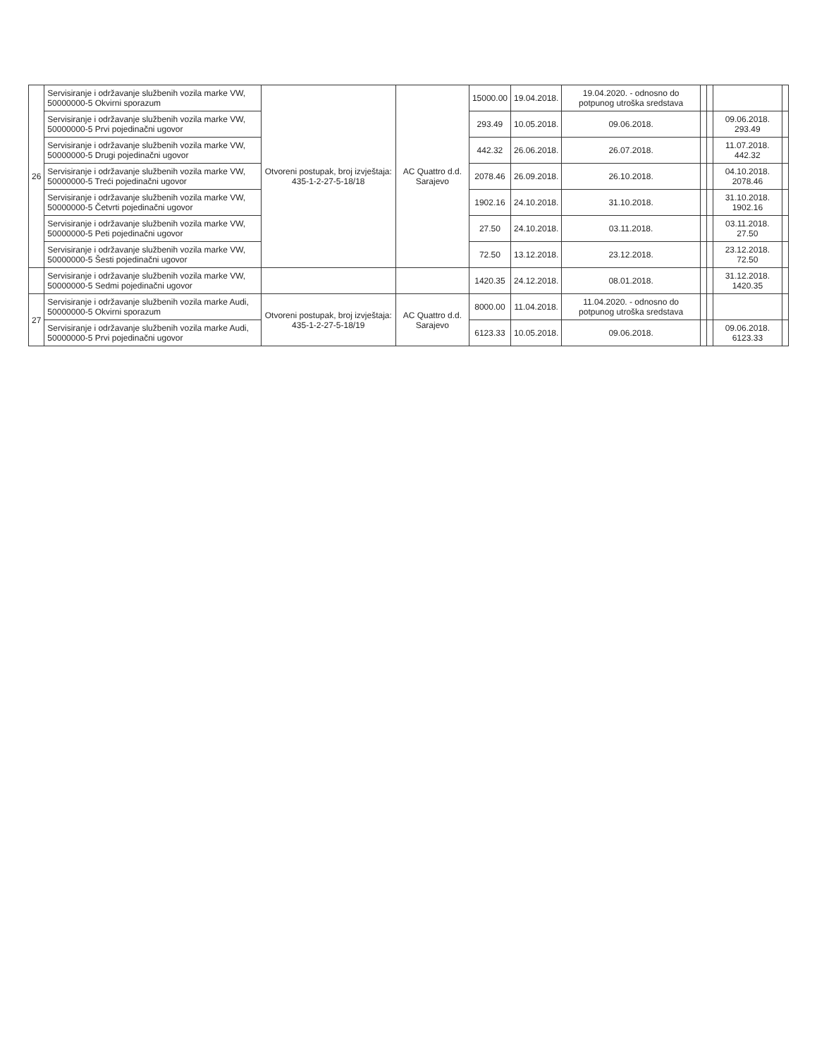| 26 | Servisiranje i održavanje službenih vozila marke VW, 50000000-5 Okvirni sporazum | Otvoreni postupak, broj izvještaja: 435-1-2-27-5-18/18 | AC Quattro d.d. Sarajevo | 15000.00 | 19.04.2018. | 19.04.2020. - odnosno do potpunog utroška sredstava | | | | |
| | Servisiranje i održavanje službenih vozila marke VW, 50000000-5 Prvi pojedinačni ugovor | | | 293.49 | 10.05.2018. | 09.06.2018. | | | 09.06.2018. 293.49 | |
| | Servisiranje i održavanje službenih vozila marke VW, 50000000-5 Drugi pojedinačni ugovor | | | 442.32 | 26.06.2018. | 26.07.2018. | | | 11.07.2018. 442.32 | |
| | Servisiranje i održavanje službenih vozila marke VW, 50000000-5 Treći pojedinačni ugovor | | | 2078.46 | 26.09.2018. | 26.10.2018. | | | 04.10.2018. 2078.46 | |
| | Servisiranje i održavanje službenih vozila marke VW, 50000000-5 Četvrti pojedinačni ugovor | | | 1902.16 | 24.10.2018. | 31.10.2018. | | | 31.10.2018. 1902.16 | |
| | Servisiranje i održavanje službenih vozila marke VW, 50000000-5 Peti pojedinačni ugovor | | | 27.50 | 24.10.2018. | 03.11.2018. | | | 03.11.2018. 27.50 | |
| | Servisiranje i održavanje službenih vozila marke VW, 50000000-5 Šesti pojedinačni ugovor | | | 72.50 | 13.12.2018. | 23.12.2018. | | | 23.12.2018. 72.50 | |
| | Servisiranje i održavanje službenih vozila marke VW, 50000000-5 Sedmi pojedinačni ugovor | | | 1420.35 | 24.12.2018. | 08.01.2018. | | | 31.12.2018. 1420.35 | |
| 27 | Servisiranje i održavanje službenih vozila marke Audi, 50000000-5 Okvirni sporazum | Otvoreni postupak, broj izvještaja: 435-1-2-27-5-18/19 | AC Quattro d.d. Sarajevo | 8000.00 | 11.04.2018. | 11.04.2020. - odnosno do potpunog utroška sredstava | | | | |
| | Servisiranje i održavanje službenih vozila marke Audi, 50000000-5 Prvi pojedinačni ugovor | | | 6123.33 | 10.05.2018. | 09.06.2018. | | | 09.06.2018. 6123.33 | |